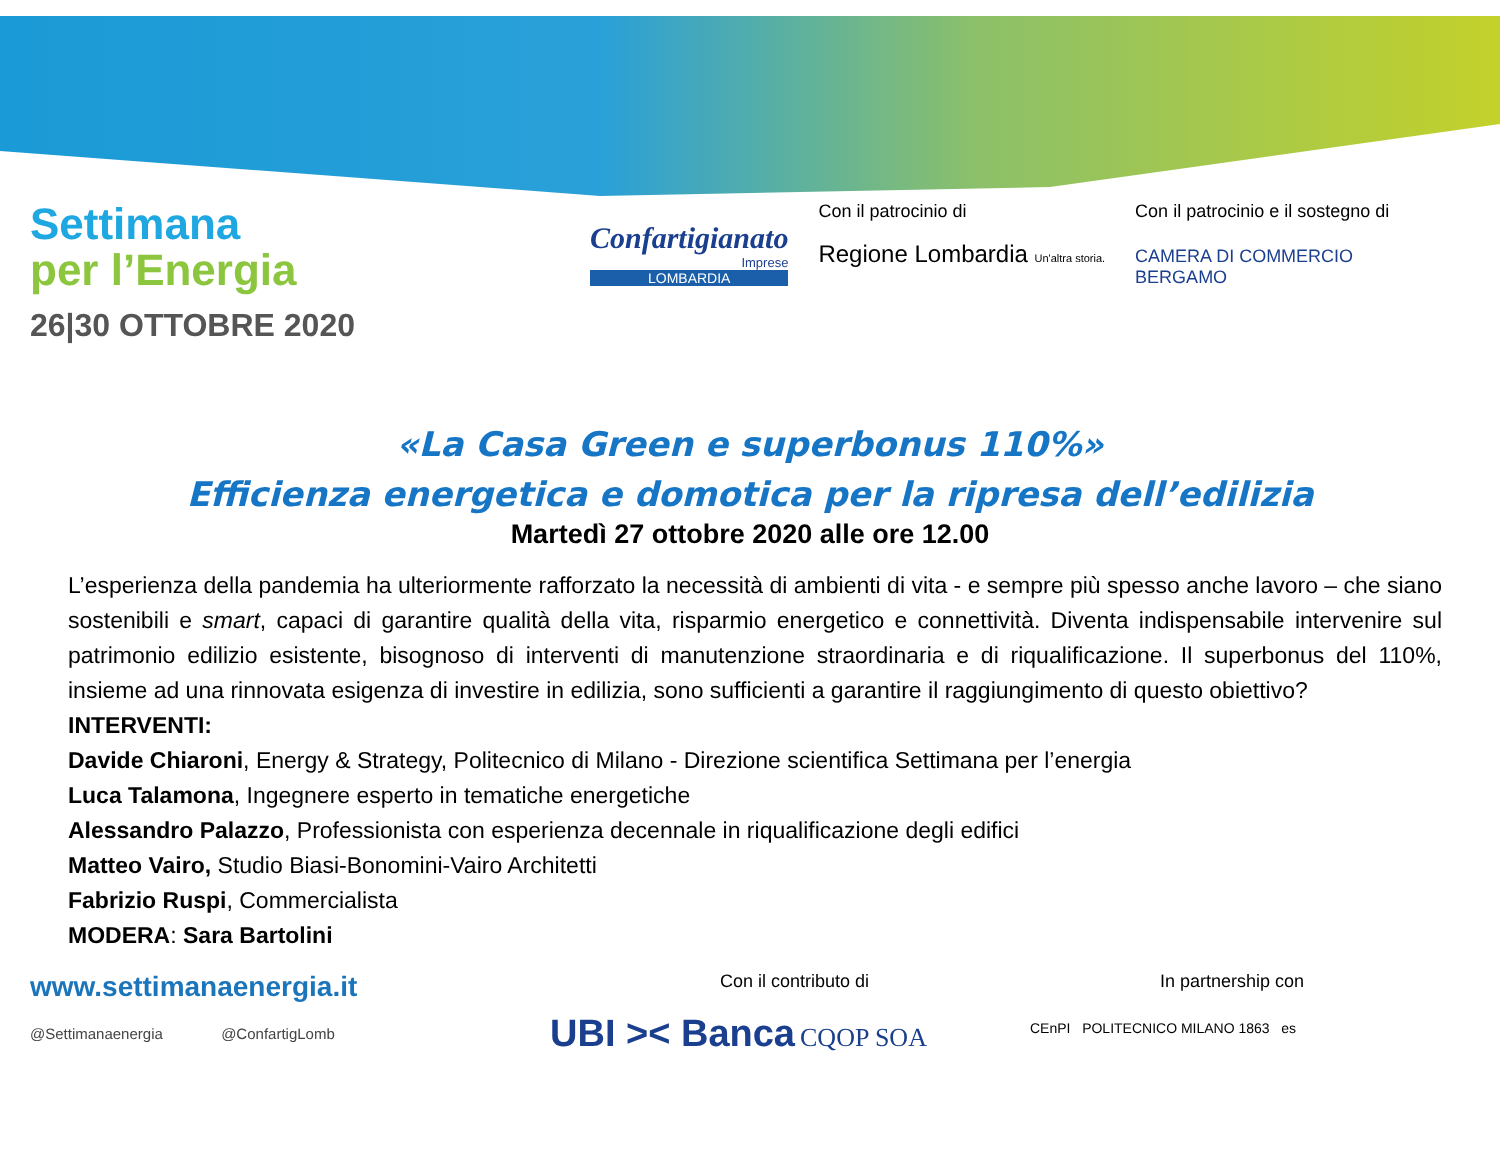Settimana
per l’Energia
26|30 OTTOBRE 2020
Confartigianato
Imprese
LOMBARDIA
Con il patrocinio di
Regione Lombardia Un'altra storia.
Con il patrocinio e il sostegno di
CAMERA DI COMMERCIO
BERGAMO
«La Casa Green e superbonus 110%»
Efficienza energetica e domotica per la ripresa dell’edilizia
Martedì 27 ottobre 2020 alle ore 12.00
L’esperienza della pandemia ha ulteriormente rafforzato la necessità di ambienti di vita - e sempre più spesso anche lavoro – che siano sostenibili e smart, capaci di garantire qualità della vita, risparmio energetico e connettività. Diventa indispensabile intervenire sul patrimonio edilizio esistente, bisognoso di interventi di manutenzione straordinaria e di riqualificazione. Il superbonus del 110%, insieme ad una rinnovata esigenza di investire in edilizia, sono sufficienti a garantire il raggiungimento di questo obiettivo?
INTERVENTI:
Davide Chiaroni, Energy & Strategy, Politecnico di Milano - Direzione scientifica Settimana per l’energia
Luca Talamona, Ingegnere esperto in tematiche energetiche
Alessandro Palazzo, Professionista con esperienza decennale in riqualificazione degli edifici
Matteo Vairo, Studio Biasi-Bonomini-Vairo Architetti
Fabrizio Ruspi, Commercialista
MODERA: Sara Bartolini
www.settimanaenergia.it
@Settimanaenergia @ConfartigLomb
Con il contributo di
UBI >< Banca CQOP SOA
In partnership con
CEnPI POLITECNICO MILANO 1863 es